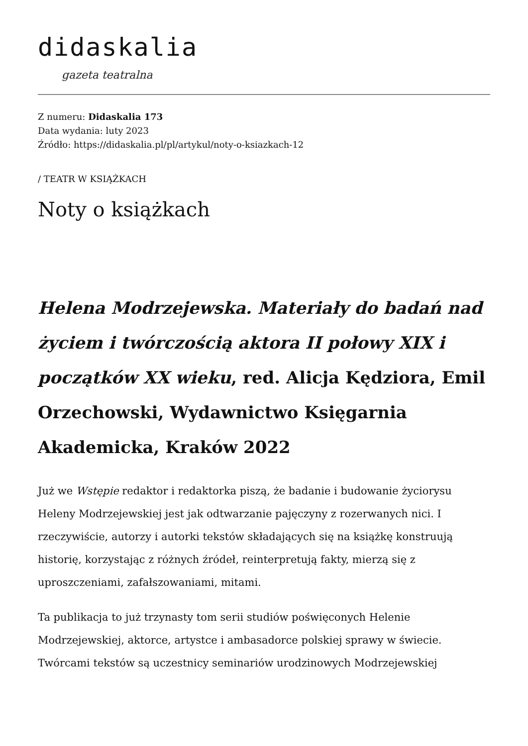didaskalia
gazeta teatralna
Z numeru: Didaskalia 173
Data wydania: luty 2023
Źródło: https://didaskalia.pl/pl/artykul/noty-o-ksiazkach-12
/ TEATR W KSIĄŻKACH
Noty o książkach
Helena Modrzejewska. Materiały do badań nad życiem i twórczością aktora II połowy XIX i początków XX wieku, red. Alicja Kędziora, Emil Orzechowski, Wydawnictwo Księgarnia Akademicka, Kraków 2022
Już we Wstępie redaktor i redaktorka piszą, że badanie i budowanie życiorysu Heleny Modrzejewskiej jest jak odtwarzanie pajęczyny z rozerwanych nici. I rzeczywiście, autorzy i autorki tekstów składających się na książkę konstruują historię, korzystając z różnych źródeł, reinterpretują fakty, mierzą się z uproszczeniami, zafałszowaniami, mitami.
Ta publikacja to już trzynasty tom serii studiów poświęconych Helenie Modrzejewskiej, aktorce, artystce i ambasadorce polskiej sprawy w świecie. Twórcami tekstów są uczestnicy seminariów urodzinowych Modrzejewskiej